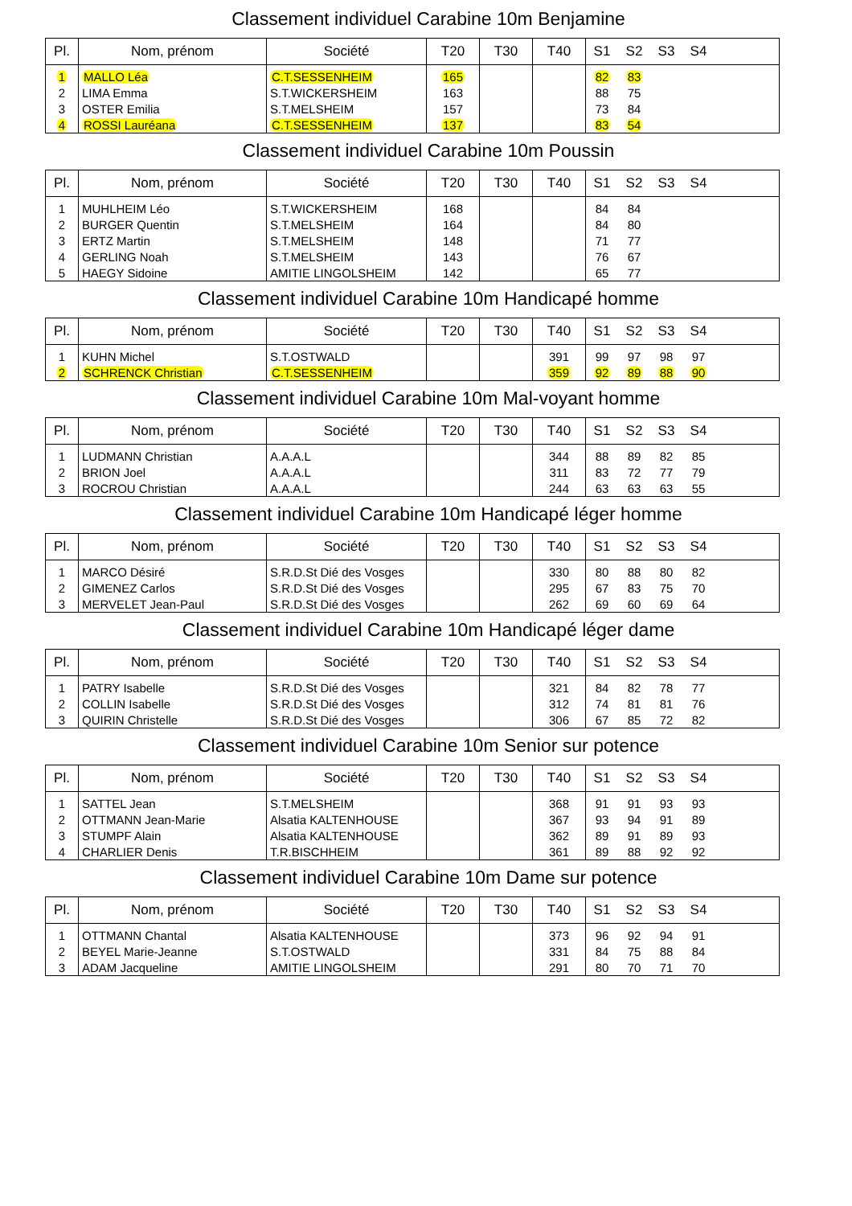Classement individuel Carabine 10m Benjamine
| Pl. | Nom, prénom | Société | T20 | T30 | T40 | S1 | S2 | S3 | S4 | |
| --- | --- | --- | --- | --- | --- | --- | --- | --- | --- | --- |
| 1 | MALLO Léa | C.T.SESSENHEIM | 165 | | | 82 | 83 | | | |
| 2 | LIMA Emma | S.T.WICKERSHEIM | 163 | | | 88 | 75 | | | |
| 3 | OSTER Emilia | S.T.MELSHEIM | 157 | | | 73 | 84 | | | |
| 4 | ROSSI Lauréana | C.T.SESSENHEIM | 137 | | | 83 | 54 | | | |
Classement individuel Carabine 10m Poussin
| Pl. | Nom, prénom | Société | T20 | T30 | T40 | S1 | S2 | S3 | S4 | |
| --- | --- | --- | --- | --- | --- | --- | --- | --- | --- | --- |
| 1 | MUHLHEIM Léo | S.T.WICKERSHEIM | 168 | | | 84 | 84 | | | |
| 2 | BURGER Quentin | S.T.MELSHEIM | 164 | | | 84 | 80 | | | |
| 3 | ERTZ Martin | S.T.MELSHEIM | 148 | | | 71 | 77 | | | |
| 4 | GERLING Noah | S.T.MELSHEIM | 143 | | | 76 | 67 | | | |
| 5 | HAEGY Sidoine | AMITIE LINGOLSHEIM | 142 | | | 65 | 77 | | | |
Classement individuel Carabine 10m Handicapé homme
| Pl. | Nom, prénom | Société | T20 | T30 | T40 | S1 | S2 | S3 | S4 | |
| --- | --- | --- | --- | --- | --- | --- | --- | --- | --- | --- |
| 1 | KUHN Michel | S.T.OSTWALD | | | 391 | 99 | 97 | 98 | 97 | |
| 2 | SCHRENCK Christian | C.T.SESSENHEIM | | | 359 | 92 | 89 | 88 | 90 | |
Classement individuel Carabine 10m Mal-voyant homme
| Pl. | Nom, prénom | Société | T20 | T30 | T40 | S1 | S2 | S3 | S4 | |
| --- | --- | --- | --- | --- | --- | --- | --- | --- | --- | --- |
| 1 | LUDMANN Christian | A.A.A.L | | | 344 | 88 | 89 | 82 | 85 | |
| 2 | BRION Joel | A.A.A.L | | | 311 | 83 | 72 | 77 | 79 | |
| 3 | ROCROU Christian | A.A.A.L | | | 244 | 63 | 63 | 63 | 55 | |
Classement individuel Carabine 10m Handicapé léger homme
| Pl. | Nom, prénom | Société | T20 | T30 | T40 | S1 | S2 | S3 | S4 | |
| --- | --- | --- | --- | --- | --- | --- | --- | --- | --- | --- |
| 1 | MARCO Désiré | S.R.D.St Dié des Vosges | | | 330 | 80 | 88 | 80 | 82 | |
| 2 | GIMENEZ Carlos | S.R.D.St Dié des Vosges | | | 295 | 67 | 83 | 75 | 70 | |
| 3 | MERVELET Jean-Paul | S.R.D.St Dié des Vosges | | | 262 | 69 | 60 | 69 | 64 | |
Classement individuel Carabine 10m Handicapé léger dame
| Pl. | Nom, prénom | Société | T20 | T30 | T40 | S1 | S2 | S3 | S4 | |
| --- | --- | --- | --- | --- | --- | --- | --- | --- | --- | --- |
| 1 | PATRY Isabelle | S.R.D.St Dié des Vosges | | | 321 | 84 | 82 | 78 | 77 | |
| 2 | COLLIN Isabelle | S.R.D.St Dié des Vosges | | | 312 | 74 | 81 | 81 | 76 | |
| 3 | QUIRIN Christelle | S.R.D.St Dié des Vosges | | | 306 | 67 | 85 | 72 | 82 | |
Classement individuel Carabine 10m Senior sur potence
| Pl. | Nom, prénom | Société | T20 | T30 | T40 | S1 | S2 | S3 | S4 | |
| --- | --- | --- | --- | --- | --- | --- | --- | --- | --- | --- |
| 1 | SATTEL Jean | S.T.MELSHEIM | | | 368 | 91 | 91 | 93 | 93 | |
| 2 | OTTMANN Jean-Marie | Alsatia KALTENHOUSE | | | 367 | 93 | 94 | 91 | 89 | |
| 3 | STUMPF Alain | Alsatia KALTENHOUSE | | | 362 | 89 | 91 | 89 | 93 | |
| 4 | CHARLIER Denis | T.R.BISCHHEIM | | | 361 | 89 | 88 | 92 | 92 | |
Classement individuel Carabine 10m Dame sur potence
| Pl. | Nom, prénom | Société | T20 | T30 | T40 | S1 | S2 | S3 | S4 | |
| --- | --- | --- | --- | --- | --- | --- | --- | --- | --- | --- |
| 1 | OTTMANN Chantal | Alsatia KALTENHOUSE | | | 373 | 96 | 92 | 94 | 91 | |
| 2 | BEYEL Marie-Jeanne | S.T.OSTWALD | | | 331 | 84 | 75 | 88 | 84 | |
| 3 | ADAM Jacqueline | AMITIE LINGOLSHEIM | | | 291 | 80 | 70 | 71 | 70 | |